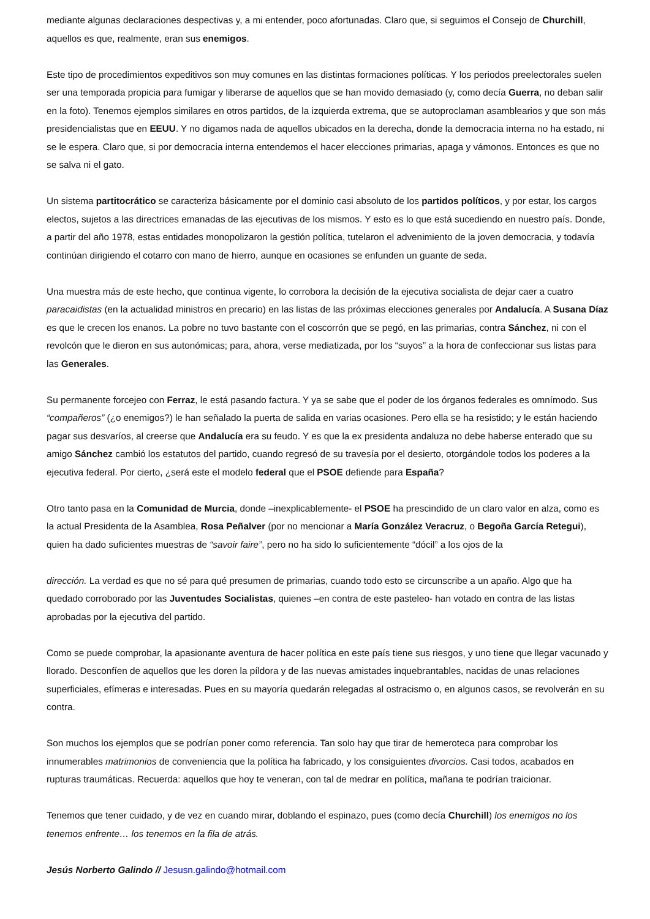mediante algunas declaraciones despectivas y, a mi entender, poco afortunadas. Claro que, si seguimos el Consejo de Churchill, aquellos es que, realmente, eran sus enemigos.
Este tipo de procedimientos expeditivos son muy comunes en las distintas formaciones políticas. Y los periodos preelectorales suelen ser una temporada propicia para fumigar y liberarse de aquellos que se han movido demasiado (y, como decía Guerra, no deban salir en la foto). Tenemos ejemplos similares en otros partidos, de la izquierda extrema, que se autoproclaman asamblearios y que son más presidencialistas que en EEUU. Y no digamos nada de aquellos ubicados en la derecha, donde la democracia interna no ha estado, ni se le espera. Claro que, si por democracia interna entendemos el hacer elecciones primarias, apaga y vámonos. Entonces es que no se salva ni el gato.
Un sistema partitocrático se caracteriza básicamente por el dominio casi absoluto de los partidos políticos, y por estar, los cargos electos, sujetos a las directrices emanadas de las ejecutivas de los mismos. Y esto es lo que está sucediendo en nuestro país. Donde, a partir del año 1978, estas entidades monopolizaron la gestión política, tutelaron el advenimiento de la joven democracia, y todavía continúan dirigiendo el cotarro con mano de hierro, aunque en ocasiones se enfunden un guante de seda.
Una muestra más de este hecho, que continua vigente, lo corrobora la decisión de la ejecutiva socialista de dejar caer a cuatro paracaidistas (en la actualidad ministros en precario) en las listas de las próximas elecciones generales por Andalucía. A Susana Díaz es que le crecen los enanos. La pobre no tuvo bastante con el coscorrón que se pegó, en las primarias, contra Sánchez, ni con el revolcón que le dieron en sus autonómicas; para, ahora, verse mediatizada, por los “suyos” a la hora de confeccionar sus listas para las Generales.
Su permanente forcejeo con Ferraz, le está pasando factura. Y ya se sabe que el poder de los órganos federales es omnímodo. Sus “compañeros” (¿o enemigos?) le han señalado la puerta de salida en varias ocasiones. Pero ella se ha resistido; y le están haciendo pagar sus desvaríos, al creerse que Andalucía era su feudo. Y es que la ex presidenta andaluza no debe haberse enterado que su amigo Sánchez cambió los estatutos del partido, cuando regresó de su travesía por el desierto, otorgándole todos los poderes a la ejecutiva federal. Por cierto, ¿será este el modelo federal que el PSOE defiende para España?
Otro tanto pasa en la Comunidad de Murcia, donde –inexplicablemente- el PSOE ha prescindido de un claro valor en alza, como es la actual Presidenta de la Asamblea, Rosa Peñalver (por no mencionar a María González Veracruz, o Begoña García Retegui), quien ha dado suficientes muestras de “savoir faire”, pero no ha sido lo suficientemente “dócil” a los ojos de la
dirección. La verdad es que no sé para qué presumen de primarias, cuando todo esto se circunscribe a un apaño. Algo que ha quedado corroborado por las Juventudes Socialistas, quienes –en contra de este pasteleo- han votado en contra de las listas aprobadas por la ejecutiva del partido.
Como se puede comprobar, la apasionante aventura de hacer política en este país tiene sus riesgos, y uno tiene que llegar vacunado y llorado. Desconfíen de aquellos que les doren la píldora y de las nuevas amistades inquebrantables, nacidas de unas relaciones superficiales, efímeras e interesadas. Pues en su mayoría quedarán relegadas al ostracismo o, en algunos casos, se revolverán en su contra.
Son muchos los ejemplos que se podrían poner como referencia. Tan solo hay que tirar de hemeroteca para comprobar los innumerables matrimonios de conveniencia que la política ha fabricado, y los consiguientes divorcios. Casi todos, acabados en rupturas traumáticas. Recuerda: aquellos que hoy te veneran, con tal de medrar en política, mañana te podrían traicionar.
Tenemos que tener cuidado, y de vez en cuando mirar, doblando el espinazo, pues (como decía Churchill) los enemigos no los tenemos enfrente… los tenemos en la fila de atrás.
Jesús Norberto Galindo // Jesusn.galindo@hotmail.com